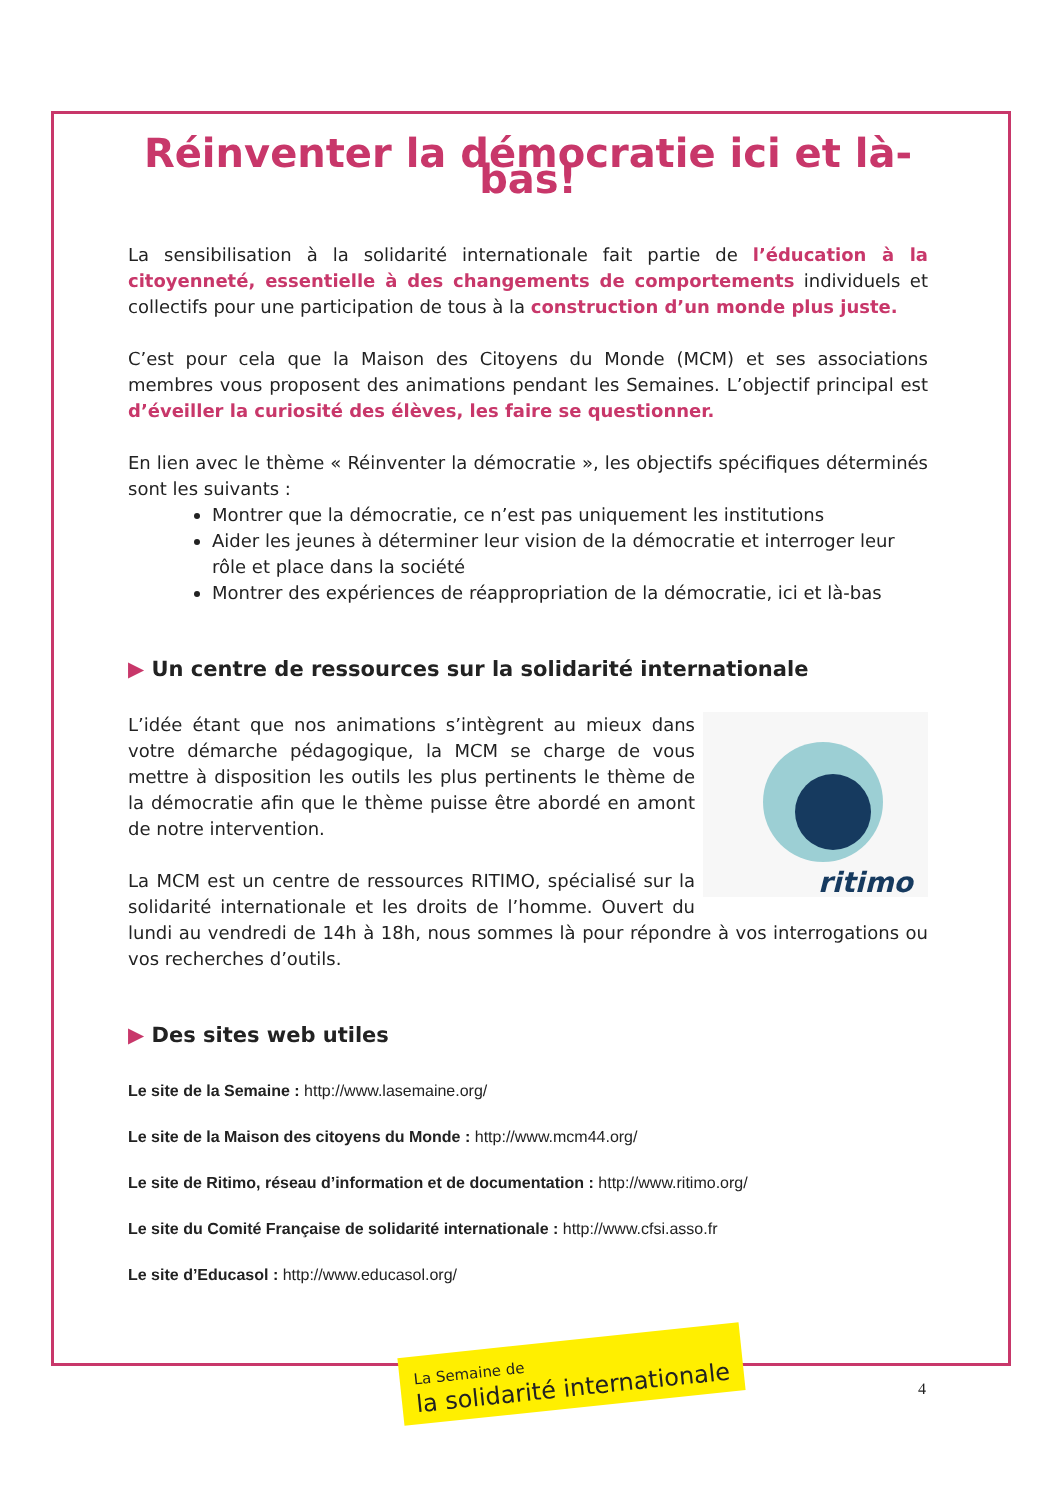Réinventer la démocratie ici et là-bas!
La sensibilisation à la solidarité internationale fait partie de l’éducation à la citoyenneté, essentielle à des changements de comportements individuels et collectifs pour une participation de tous à la construction d’un monde plus juste.
C’est pour cela que la Maison des Citoyens du Monde (MCM) et ses associations membres vous proposent des animations pendant les Semaines. L’objectif principal est d’éveiller la curiosité des élèves, les faire se questionner.
En lien avec le thème « Réinventer la démocratie », les objectifs spécifiques déterminés sont les suivants :
Montrer que la démocratie, ce n’est pas uniquement les institutions
Aider les jeunes à déterminer leur vision de la démocratie et interroger leur rôle et place dans la société
Montrer des expériences de réappropriation de la démocratie, ici et là-bas
▶ Un centre de ressources sur la solidarité internationale
ritimo
L’idée étant que nos animations s’intègrent au mieux dans votre démarche pédagogique, la MCM se charge de vous mettre à disposition les outils les plus pertinents le thème de la démocratie afin que le thème puisse être abordé en amont de notre intervention.
La MCM est un centre de ressources RITIMO, spécialisé sur la solidarité internationale et les droits de l’homme. Ouvert du lundi au vendredi de 14h à 18h, nous sommes là pour répondre à vos interrogations ou vos recherches d’outils.
▶ Des sites web utiles
Le site de la Semaine : http://www.lasemaine.org/
Le site de la Maison des citoyens du Monde : http://www.mcm44.org/
Le site de Ritimo, réseau d’information et de documentation : http://www.ritimo.org/
Le site du Comité Française de solidarité internationale : http://www.cfsi.asso.fr
Le site d’Educasol : http://www.educasol.org/
La Semaine de
la solidarité internationale
4